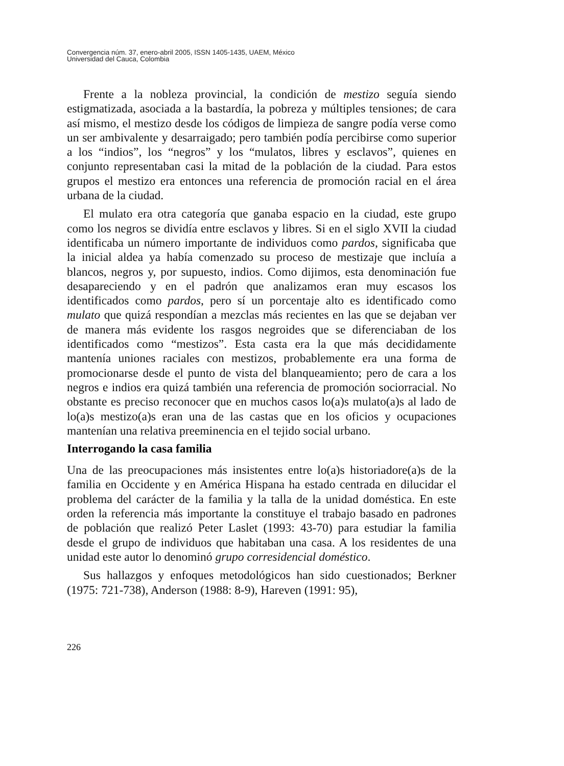Convergencia núm. 37, enero-abril 2005, ISSN 1405-1435, UAEM, México
Universidad del Cauca, Colombia
Frente a la nobleza provincial, la condición de mestizo seguía siendo estigmatizada, asociada a la bastardía, la pobreza y múltiples tensiones; de cara así mismo, el mestizo desde los códigos de limpieza de sangre podía verse como un ser ambivalente y desarraigado; pero también podía percibirse como superior a los “indios”, los “negros” y los “mulatos, libres y esclavos”, quienes en conjunto representaban casi la mitad de la población de la ciudad. Para estos grupos el mestizo era entonces una referencia de promoción racial en el área urbana de la ciudad.
El mulato era otra categoría que ganaba espacio en la ciudad, este grupo como los negros se dividía entre esclavos y libres. Si en el siglo XVII la ciudad identificaba un número importante de individuos como pardos, significaba que la inicial aldea ya había comenzado su proceso de mestizaje que incluía a blancos, negros y, por supuesto, indios. Como dijimos, esta denominación fue desapareciendo y en el padrón que analizamos eran muy escasos los identificados como pardos, pero sí un porcentaje alto es identificado como mulato que quizá respondían a mezclas más recientes en las que se dejaban ver de manera más evidente los rasgos negroides que se diferenciaban de los identificados como “mestizos”. Esta casta era la que más decididamente mantenía uniones raciales con mestizos, probablemente era una forma de promocionarse desde el punto de vista del blanqueamiento; pero de cara a los negros e indios era quizá también una referencia de promoción sociorracial. No obstante es preciso reconocer que en muchos casos lo(a)s mulato(a)s al lado de lo(a)s mestizo(a)s eran una de las castas que en los oficios y ocupaciones mantenían una relativa preeminencia en el tejido social urbano.
Interrogando la casa familia
Una de las preocupaciones más insistentes entre lo(a)s historiadore(a)s de la familia en Occidente y en América Hispana ha estado centrada en dilucidar el problema del carácter de la familia y la talla de la unidad doméstica. En este orden la referencia más importante la constituye el trabajo basado en padrones de población que realizó Peter Laslet (1993: 43-70) para estudiar la familia desde el grupo de individuos que habitaban una casa. A los residentes de una unidad este autor lo denominó grupo corresidencial doméstico.
Sus hallazgos y enfoques metodológicos han sido cuestionados; Berkner (1975: 721-738), Anderson (1988: 8-9), Hareven (1991: 95),
226